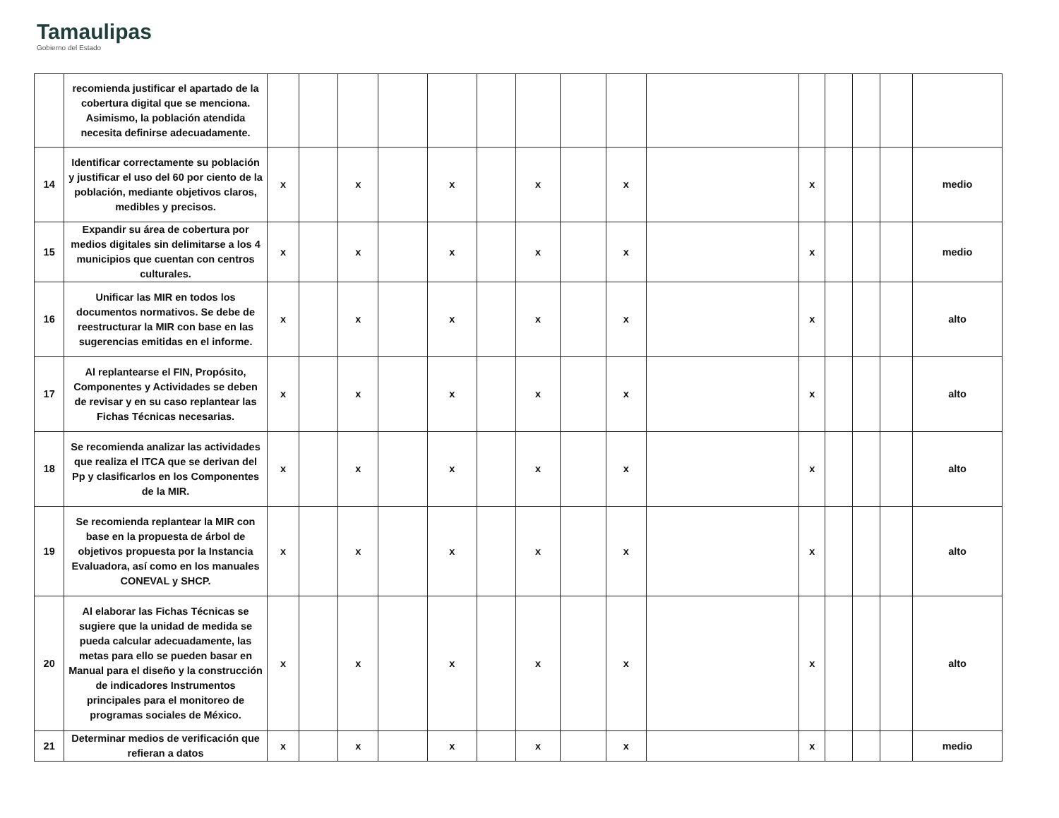Tamaulipas
Gobierno del Estado
| | recomienda justificar el apartado de la cobertura digital que se menciona. Asimismo, la población atendida necesita definirse adecuadamente. | | | | | | | | | | | | | | | |
| 14 | Identificar correctamente su población y justificar el uso del 60 por ciento de la población, mediante objetivos claros, medibles y precisos. | x | | x | | x | | x | | x | | x | | | | medio |
| 15 | Expandir su área de cobertura por medios digitales sin delimitarse a los 4 municipios que cuentan con centros culturales. | x | | x | | x | | x | | x | | x | | | | medio |
| 16 | Unificar las MIR en todos los documentos normativos. Se debe de reestructurar la MIR con base en las sugerencias emitidas en el informe. | x | | x | | x | | x | | x | | x | | | | alto |
| 17 | Al replantearse el FIN, Propósito, Componentes y Actividades se deben de revisar y en su caso replantear las Fichas Técnicas necesarias. | x | | x | | x | | x | | x | | x | | | | alto |
| 18 | Se recomienda analizar las actividades que realiza el ITCA que se derivan del Pp y clasificarlos en los Componentes de la MIR. | x | | x | | x | | x | | x | | x | | | | alto |
| 19 | Se recomienda replantear la MIR con base en la propuesta de árbol de objetivos propuesta por la Instancia Evaluadora, así como en los manuales CONEVAL y SHCP. | x | | x | | x | | x | | x | | x | | | | alto |
| 20 | Al elaborar las Fichas Técnicas se sugiere que la unidad de medida se pueda calcular adecuadamente, las metas para ello se pueden basar en Manual para el diseño y la construcción de indicadores Instrumentos principales para el monitoreo de programas sociales de México. | x | | x | | x | | x | | x | | x | | | | alto |
| 21 | Determinar medios de verificación que refieran a datos | x | | x | | x | | x | | x | | x | | | | medio |